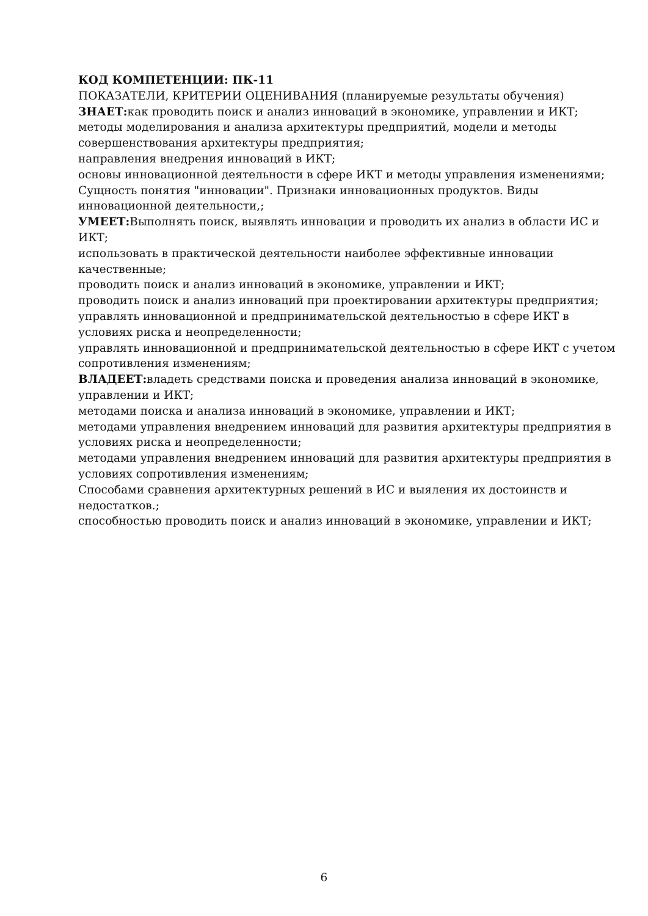КОД КОМПЕТЕНЦИИ: ПК-11
ПОКАЗАТЕЛИ, КРИТЕРИИ ОЦЕНИВАНИЯ (планируемые результаты обучения)
ЗНАЕТ: как проводить поиск и анализ инноваций в экономике, управлении и ИКТ;
методы моделирования и анализа архитектуры предприятий, модели и методы совершенствования архитектуры предприятия;
направления внедрения инноваций в ИКТ;
основы инновационной деятельности в сфере ИКТ и методы управления изменениями;
Сущность понятия "инновации". Признаки инновационных продуктов. Виды инновационной деятельности,;
УМЕЕТ: Выполнять поиск, выявлять инновации и проводить их анализ в области ИС и ИКТ;
использовать в практической деятельности наиболее эффективные инновации качественные;
проводить поиск и анализ инноваций в экономике, управлении и ИКТ;
проводить поиск и анализ инноваций при проектировании архитектуры предприятия;
управлять инновационной и предпринимательской деятельностью в сфере ИКТ в условиях риска и неопределенности;
управлять инновационной и предпринимательской деятельностью в сфере ИКТ с учетом сопротивления изменениям;
ВЛАДЕЕТ: владеть средствами поиска и проведения анализа инноваций в экономике, управлении и ИКТ;
методами поиска и анализа инноваций в экономике, управлении и ИКТ;
методами управления внедрением инноваций для развития архитектуры предприятия в условиях риска и неопределенности;
методами управления внедрением инноваций для развития архитектуры предприятия в условиях сопротивления изменениям;
Способами сравнения архитектурных решений в ИС и выяления их достоинств и недостатков.;
способностью проводить поиск и анализ инноваций в экономике, управлении и ИКТ;
6